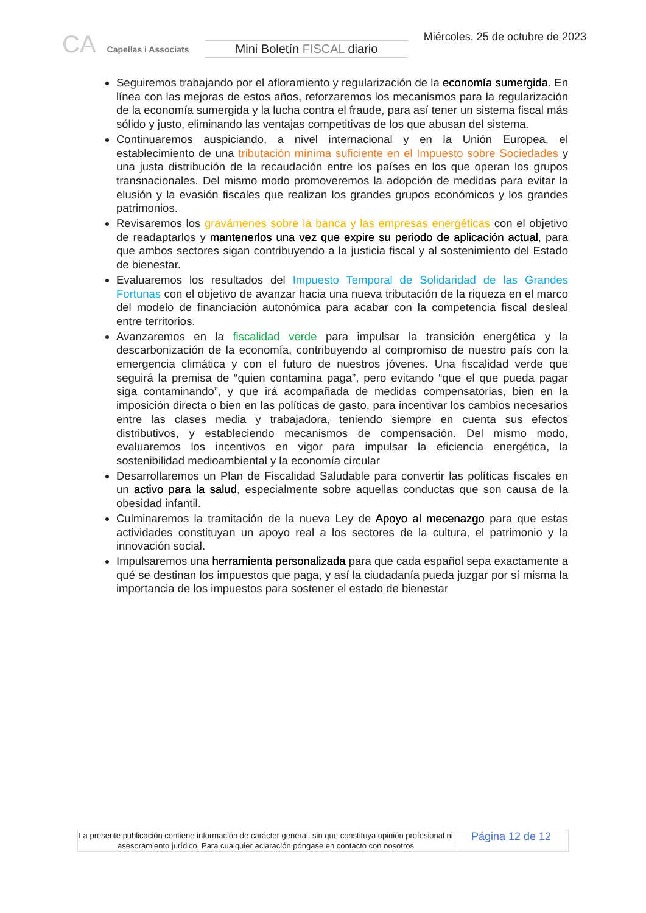CA Capellas i Associats
Mini Boletín FISCAL diario
Miércoles, 25 de octubre de 2023
Seguiremos trabajando por el afloramiento y regularización de la economía sumergida. En línea con las mejoras de estos años, reforzaremos los mecanismos para la regularización de la economía sumergida y la lucha contra el fraude, para así tener un sistema fiscal más sólido y justo, eliminando las ventajas competitivas de los que abusan del sistema.
Continuaremos auspiciando, a nivel internacional y en la Unión Europea, el establecimiento de una tributación mínima suficiente en el Impuesto sobre Sociedades y una justa distribución de la recaudación entre los países en los que operan los grupos transnacionales. Del mismo modo promoveremos la adopción de medidas para evitar la elusión y la evasión fiscales que realizan los grandes grupos económicos y los grandes patrimonios.
Revisaremos los gravámenes sobre la banca y las empresas energéticas con el objetivo de readaptarlos y mantenerlos una vez que expire su periodo de aplicación actual, para que ambos sectores sigan contribuyendo a la justicia fiscal y al sostenimiento del Estado de bienestar.
Evaluaremos los resultados del Impuesto Temporal de Solidaridad de las Grandes Fortunas con el objetivo de avanzar hacia una nueva tributación de la riqueza en el marco del modelo de financiación autonómica para acabar con la competencia fiscal desleal entre territorios.
Avanzaremos en la fiscalidad verde para impulsar la transición energética y la descarbonización de la economía, contribuyendo al compromiso de nuestro país con la emergencia climática y con el futuro de nuestros jóvenes. Una fiscalidad verde que seguirá la premisa de “quien contamina paga”, pero evitando “que el que pueda pagar siga contaminando”, y que irá acompañada de medidas compensatorias, bien en la imposición directa o bien en las políticas de gasto, para incentivar los cambios necesarios entre las clases media y trabajadora, teniendo siempre en cuenta sus efectos distributivos, y estableciendo mecanismos de compensación. Del mismo modo, evaluaremos los incentivos en vigor para impulsar la eficiencia energética, la sostenibilidad medioambiental y la economía circular
Desarrollaremos un Plan de Fiscalidad Saludable para convertir las políticas fiscales en un activo para la salud, especialmente sobre aquellas conductas que son causa de la obesidad infantil.
Culminaremos la tramitación de la nueva Ley de Apoyo al mecenazgo para que estas actividades constituyan un apoyo real a los sectores de la cultura, el patrimonio y la innovación social.
Impulsaremos una herramienta personalizada para que cada español sepa exactamente a qué se destinan los impuestos que paga, y así la ciudadanía pueda juzgar por sí misma la importancia de los impuestos para sostener el estado de bienestar
La presente publicación contiene información de carácter general, sin que constituya opinión profesional ni asesoramiento jurídico. Para cualquier aclaración póngase en contacto con nosotros
Página 12 de 12